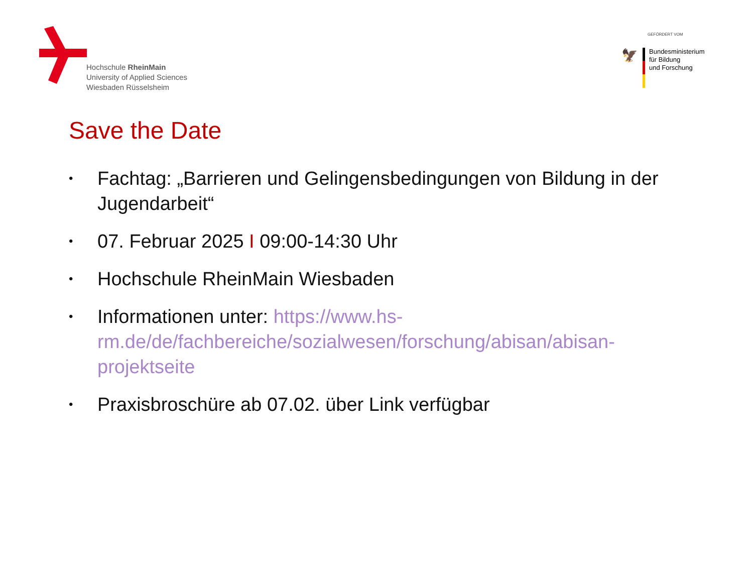Hochschule RheinMain
University of Applied Sciences
Wiesbaden Rüsselsheim
GEFÖRDERT VOM
🦅
Bundesministerium
für Bildung
und Forschung
Save the Date
• Fachtag: „Barrieren und Gelingensbedingungen von Bildung in der Jugendarbeit“
• 07. Februar 2025 I 09:00-14:30 Uhr
• Hochschule RheinMain Wiesbaden
• Informationen unter: https://www.hs-rm.de/de/fachbereiche/sozialwesen/forschung/abisan/abisan-projektseite
• Praxisbroschüre ab 07.02. über Link verfügbar